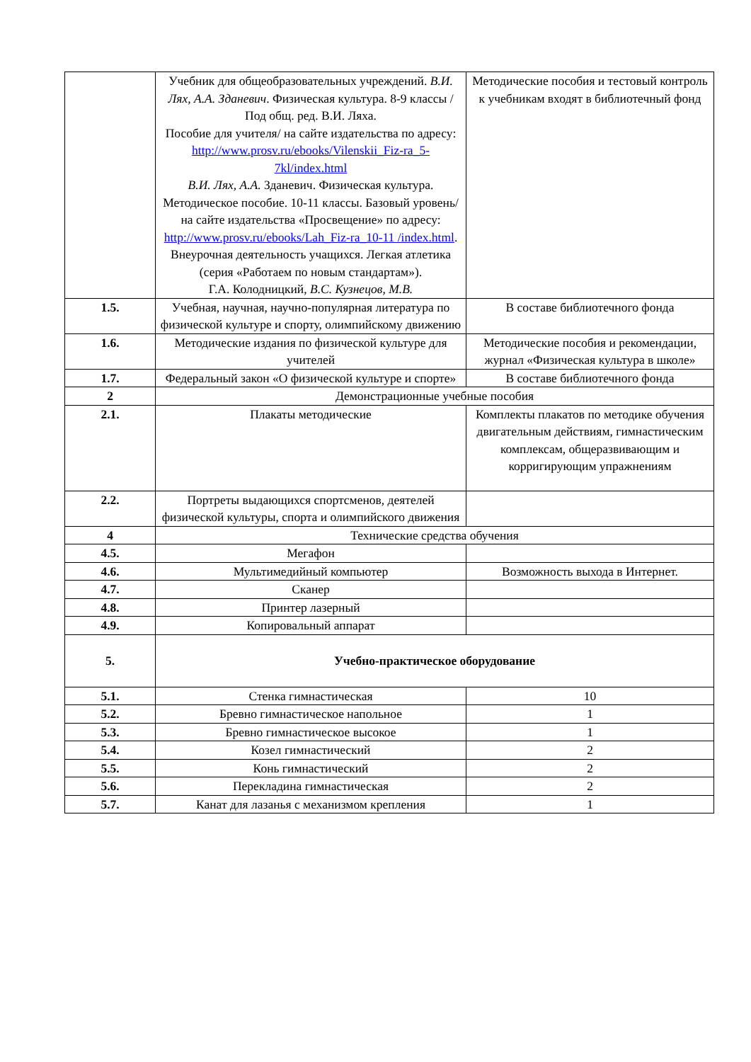| | Учебник для общеобразовательных учреждений. В.И. Лях, А.А. Зданевич . Физическая культура. 8-9 классы / Под общ. ред. В.И. Ляха. Пособие для учителя/ на сайте издательства по адресу: http://www.prosv.ru/ebooks/Vilenskii_Fiz-ra_5-7kl/index.html В.И. Лях, А.А. Зданевич. Физическая культура. Методическое пособие. 10-11 классы. Базовый уровень/ на сайте издательства «Просвещение» по адресу: http://www.prosv.ru/ebooks/Lah_Fiz-ra_10-11 /index.html . Внеурочная деятельность учащихся. Легкая атлетика (серия «Работаем по новым стандартам»). Г.А. Колодницкий, В.С. Кузнецов, М.В. | Методические пособия и тестовый контроль к учебникам входят в библиотечный фонд |
| 1.5. | Учебная, научная, научно-популярная литература по физической культуре и спорту, олимпийскому движению | В составе библиотечного фонда |
| 1.6. | Методические издания по физической культуре для учителей | Методические пособия и рекомендации, журнал «Физическая культура в школе» |
| 1.7. | Федеральный закон «О физической культуре и спорте» | В составе библиотечного фонда |
| 2 | Демонстрационные учебные пособия | |
| 2.1. | Плакаты методические | Комплекты плакатов по методике обучения двигательным действиям, гимнастическим комплексам, общеразвивающим и корригирующим упражнениям |
| 2.2. | Портреты выдающихся спортсменов, деятелей физической культуры, спорта и олимпийского движения | |
| 4 | Технические средства обучения | |
| 4.5. | Мегафон | |
| 4.6. | Мультимедийный компьютер | Возможность выхода в Интернет. |
| 4.7. | Сканер | |
| 4.8. | Принтер лазерный | |
| 4.9. | Копировальный аппарат | |
| 5. | Учебно-практическое оборудование | |
| 5.1. | Стенка гимнастическая | 10 |
| 5.2. | Бревно гимнастическое напольное | 1 |
| 5.3. | Бревно гимнастическое высокое | 1 |
| 5.4. | Козел гимнастический | 2 |
| 5.5. | Конь гимнастический | 2 |
| 5.6. | Перекладина гимнастическая | 2 |
| 5.7. | Канат для лазанья с механизмом крепления | 1 |